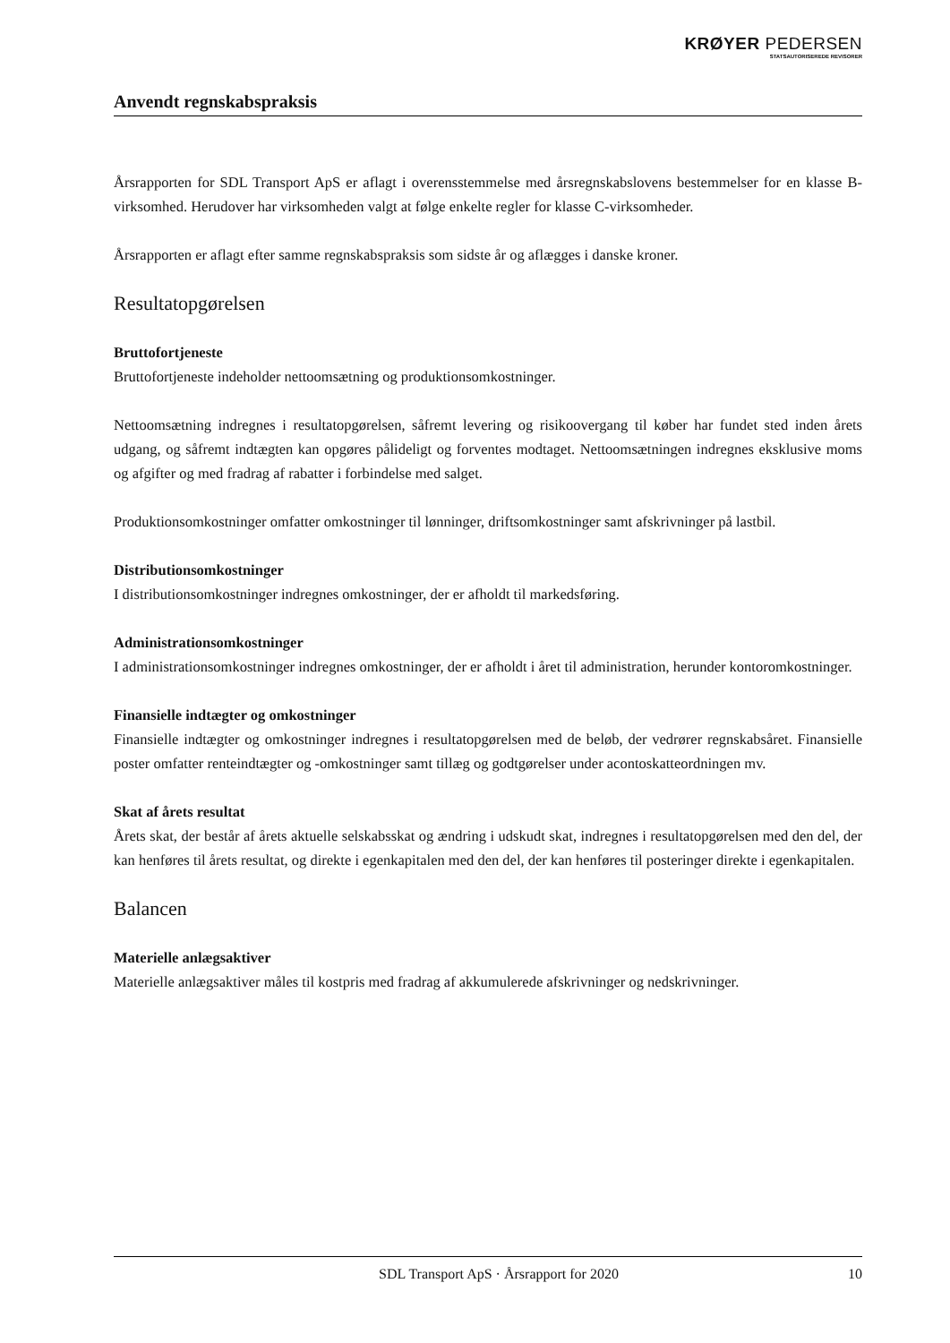KRØYER PEDERSEN
STATSAUTORISEREDE REVISORER
Anvendt regnskabspraksis
Årsrapporten for SDL Transport ApS er aflagt i overensstemmelse med årsregnskabslovens bestemmelser for en klasse B-virksomhed. Herudover har virksomheden valgt at følge enkelte regler for klasse C-virksomheder.
Årsrapporten er aflagt efter samme regnskabspraksis som sidste år og aflægges i danske kroner.
Resultatopgørelsen
Bruttofortjeneste
Bruttofortjeneste indeholder nettoomsætning og produktionsomkostninger.
Nettoomsætning indregnes i resultatopgørelsen, såfremt levering og risikoovergang til køber har fundet sted inden årets udgang, og såfremt indtægten kan opgøres pålideligt og forventes modtaget. Nettoomsætningen indregnes eksklusive moms og afgifter og med fradrag af rabatter i forbindelse med salget.
Produktionsomkostninger omfatter omkostninger til lønninger, driftsomkostninger samt afskrivninger på lastbil.
Distributionsomkostninger
I distributionsomkostninger indregnes omkostninger, der er afholdt til markedsføring.
Administrationsomkostninger
I administrationsomkostninger indregnes omkostninger, der er afholdt i året til administration, herunder kontoromkostninger.
Finansielle indtægter og omkostninger
Finansielle indtægter og omkostninger indregnes i resultatopgørelsen med de beløb, der vedrører regnskabsåret. Finansielle poster omfatter renteindtægter og -omkostninger samt tillæg og godtgørelser under acontoskatteordningen mv.
Skat af årets resultat
Årets skat, der består af årets aktuelle selskabsskat og ændring i udskudt skat, indregnes i resultatopgørelsen med den del, der kan henføres til årets resultat, og direkte i egenkapitalen med den del, der kan henføres til posteringer direkte i egenkapitalen.
Balancen
Materielle anlægsaktiver
Materielle anlægsaktiver måles til kostpris med fradrag af akkumulerede afskrivninger og nedskrivninger.
SDL Transport ApS · Årsrapport for 2020 10